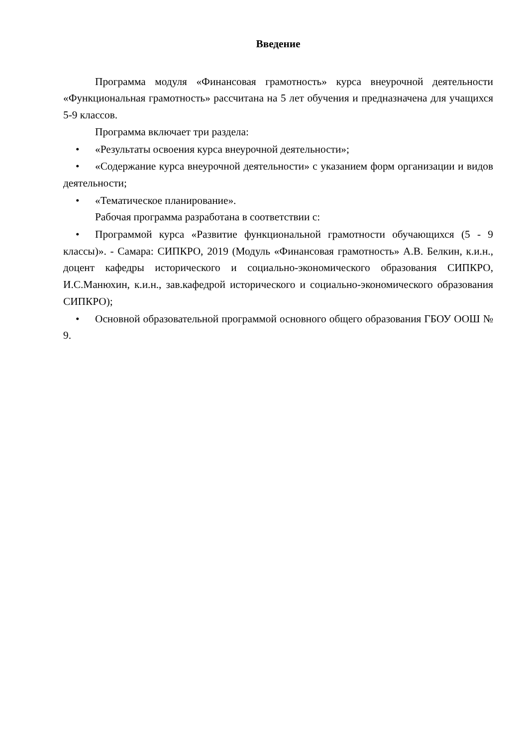Введение
Программа модуля «Финансовая грамотность» курса внеурочной деятельности «Функциональная грамотность» рассчитана на 5 лет обучения и предназначена для учащихся 5-9 классов.
Программа включает три раздела:
• «Результаты освоения курса внеурочной деятельности»;
• «Содержание курса внеурочной деятельности» с указанием форм организации и видов деятельности;
• «Тематическое планирование».
Рабочая программа разработана в соответствии с:
• Программой курса «Развитие функциональной грамотности обучающихся (5 - 9 классы)». - Самара: СИПКРО, 2019 (Модуль «Финансовая грамотность» А.В. Белкин, к.и.н., доцент кафедры исторического и социально-экономического образования СИПКРО, И.С.Манюхин, к.и.н., зав.кафедрой исторического и социально-экономического образования СИПКРО);
• Основной образовательной программой основного общего образования ГБОУ ООШ № 9.